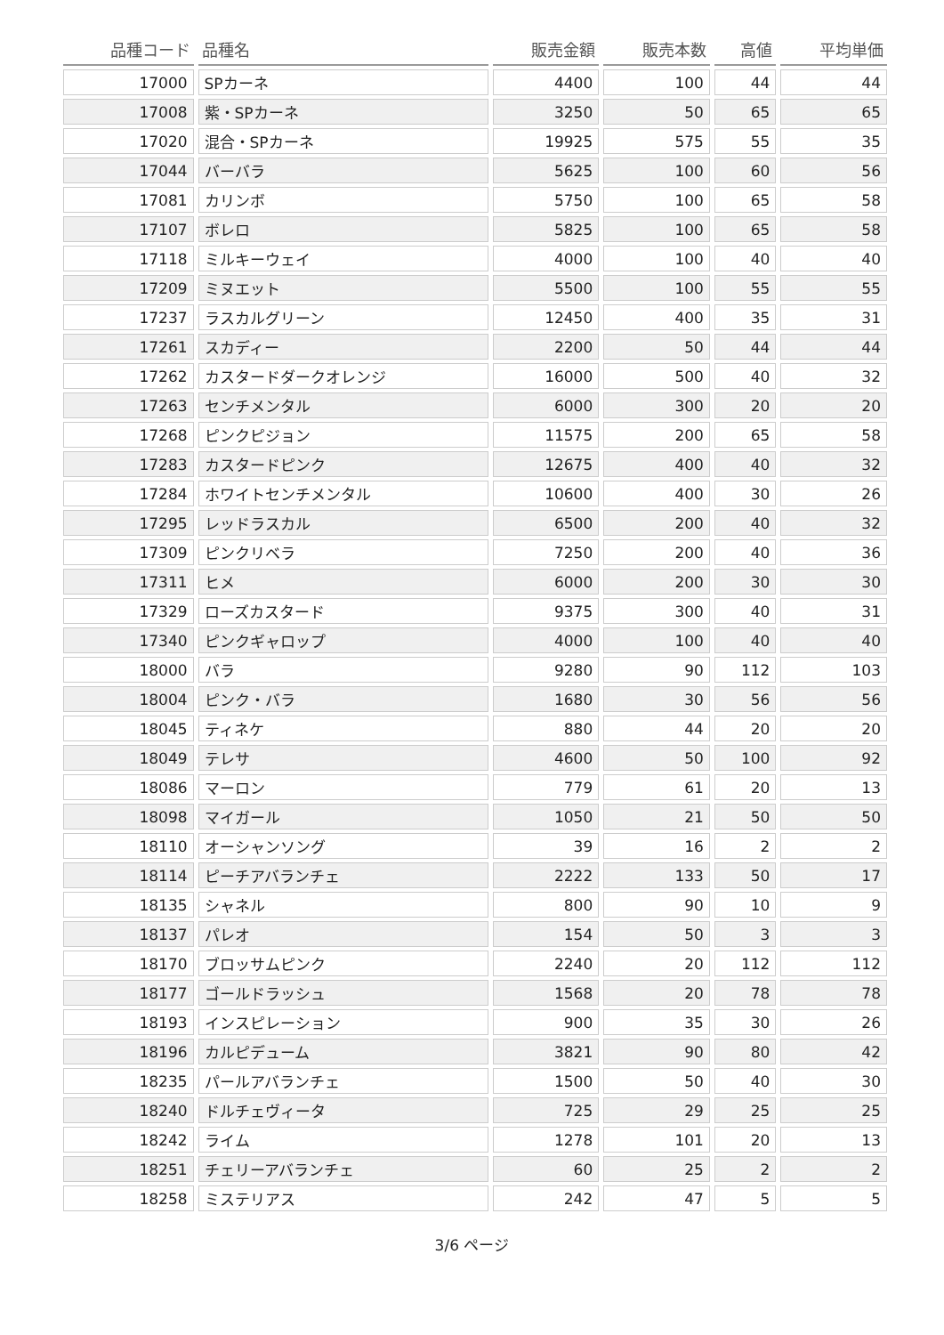| 品種コード | 品種名 | 販売金額 | 販売本数 | 高値 | 平均単価 |
| --- | --- | --- | --- | --- | --- |
| 17000 | SPカーネ | 4400 | 100 | 44 | 44 |
| 17008 | 紫・SPカーネ | 3250 | 50 | 65 | 65 |
| 17020 | 混合・SPカーネ | 19925 | 575 | 55 | 35 |
| 17044 | バーバラ | 5625 | 100 | 60 | 56 |
| 17081 | カリンボ | 5750 | 100 | 65 | 58 |
| 17107 | ボレロ | 5825 | 100 | 65 | 58 |
| 17118 | ミルキーウェイ | 4000 | 100 | 40 | 40 |
| 17209 | ミヌエット | 5500 | 100 | 55 | 55 |
| 17237 | ラスカルグリーン | 12450 | 400 | 35 | 31 |
| 17261 | スカディー | 2200 | 50 | 44 | 44 |
| 17262 | カスタードダークオレンジ | 16000 | 500 | 40 | 32 |
| 17263 | センチメンタル | 6000 | 300 | 20 | 20 |
| 17268 | ピンクピジョン | 11575 | 200 | 65 | 58 |
| 17283 | カスタードピンク | 12675 | 400 | 40 | 32 |
| 17284 | ホワイトセンチメンタル | 10600 | 400 | 30 | 26 |
| 17295 | レッドラスカル | 6500 | 200 | 40 | 32 |
| 17309 | ピンクリベラ | 7250 | 200 | 40 | 36 |
| 17311 | ヒメ | 6000 | 200 | 30 | 30 |
| 17329 | ローズカスタード | 9375 | 300 | 40 | 31 |
| 17340 | ピンクギャロップ | 4000 | 100 | 40 | 40 |
| 18000 | バラ | 9280 | 90 | 112 | 103 |
| 18004 | ピンク・バラ | 1680 | 30 | 56 | 56 |
| 18045 | ティネケ | 880 | 44 | 20 | 20 |
| 18049 | テレサ | 4600 | 50 | 100 | 92 |
| 18086 | マーロン | 779 | 61 | 20 | 13 |
| 18098 | マイガール | 1050 | 21 | 50 | 50 |
| 18110 | オーシャンソング | 39 | 16 | 2 | 2 |
| 18114 | ピーチアバランチェ | 2222 | 133 | 50 | 17 |
| 18135 | シャネル | 800 | 90 | 10 | 9 |
| 18137 | パレオ | 154 | 50 | 3 | 3 |
| 18170 | ブロッサムピンク | 2240 | 20 | 112 | 112 |
| 18177 | ゴールドラッシュ | 1568 | 20 | 78 | 78 |
| 18193 | インスピレーション | 900 | 35 | 30 | 26 |
| 18196 | カルピデューム | 3821 | 90 | 80 | 42 |
| 18235 | パールアバランチェ | 1500 | 50 | 40 | 30 |
| 18240 | ドルチェヴィータ | 725 | 29 | 25 | 25 |
| 18242 | ライム | 1278 | 101 | 20 | 13 |
| 18251 | チェリーアバランチェ | 60 | 25 | 2 | 2 |
| 18258 | ミステリアス | 242 | 47 | 5 | 5 |
3/6 ページ